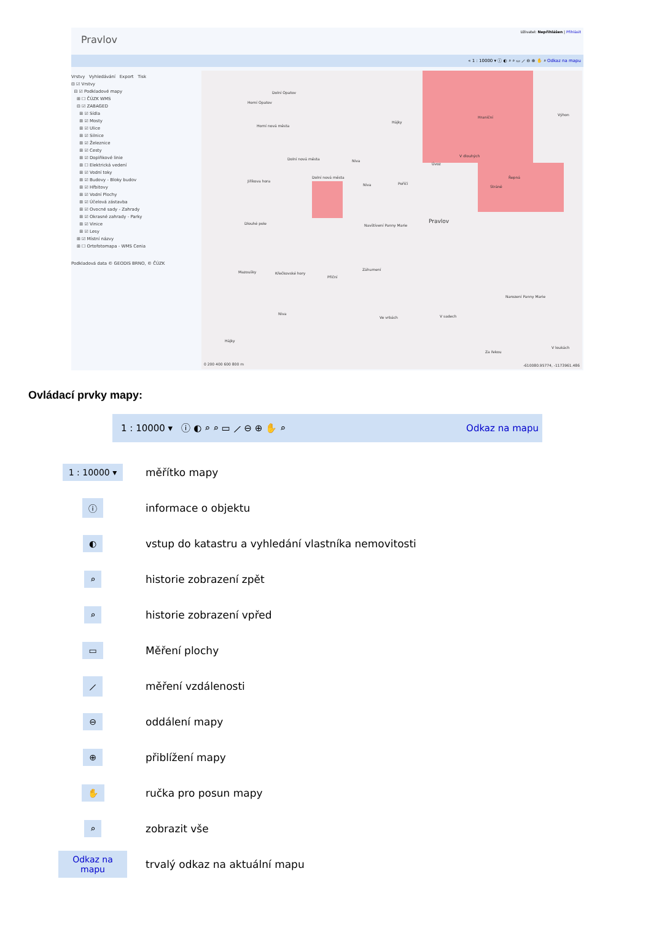Pravlov
Uživatel: Nepřihlášen | Přihlásit
« 1 : 10000 ▾ ⓘ ◐ ⌕ ⌕ ▭ ⟋ ⊖ ⊕ ✋ ⌕ Odkaz na mapu
Vrstvy Vyhledávání Export Tisk
⊟ ☑ Vrstvy
⊟ ☑ Podkladové mapy
⊞ ☐ ČÚZK WMS
⊟ ☑ ZABAGED
⊞ ☑ Sídla
⊞ ☑ Mosty
⊞ ☑ Ulice
⊞ ☑ Silnice
⊞ ☑ Železnice
⊞ ☑ Cesty
⊞ ☑ Doplňkové linie
⊞ ☐ Elektrická vedení
⊞ ☑ Vodní toky
⊞ ☑ Budovy - Bloky budov
⊞ ☑ Hřbitovy
⊞ ☑ Vodní Plochy
⊞ ☑ Účelová zástavba
⊞ ☑ Ovocné sady - Zahrady
⊞ ☑ Okrasné zahrady - Parky
⊞ ☑ Vinice
⊞ ☑ Lesy
⊞ ☑ Místní názvy
⊞ ☐ Ortofotomapa - WMS Cenia
Podkladová data © GEODIS BRNO, © ČÚZK
Dolní Opatov
Horní Opatov
Horní nová města
Dolní nová města Niva
Jiříkova hora
Dolní nová města
Niva
Dlouhé pole Pravlov
Navštívení Panny Marie
Mazoušky Křečkovské hory
Příční
Záhumení
Narození Panny Marie
Niva
Ve vrbách V sadech
Hájky
Za řekou
V loukách
Výhon
Hraniční
V dlouhých
Úvoz
Řepná
Stráně
Poříčí
Hájky
0 200 400 600 800 m -610080.95774, -1173961.486
Ovládací prvky mapy:
1 : 10000 ▾ ⓘ ◐ ⌕ ⌕ ▭ ⟋ ⊖ ⊕ ✋ ⌕ Odkaz na mapu
1 : 10000 ▾
měřítko mapy
ⓘ
informace o objektu
◐
vstup do katastru a vyhledání vlastníka nemovitosti
⌕
historie zobrazení zpět
⌕
historie zobrazení vpřed
▭
Měření plochy
⟋
měření vzdálenosti
⊖
oddálení mapy
⊕
přiblížení mapy
✋
ručka pro posun mapy
⌕
zobrazit vše
Odkaz na mapu
trvalý odkaz na aktuální mapu